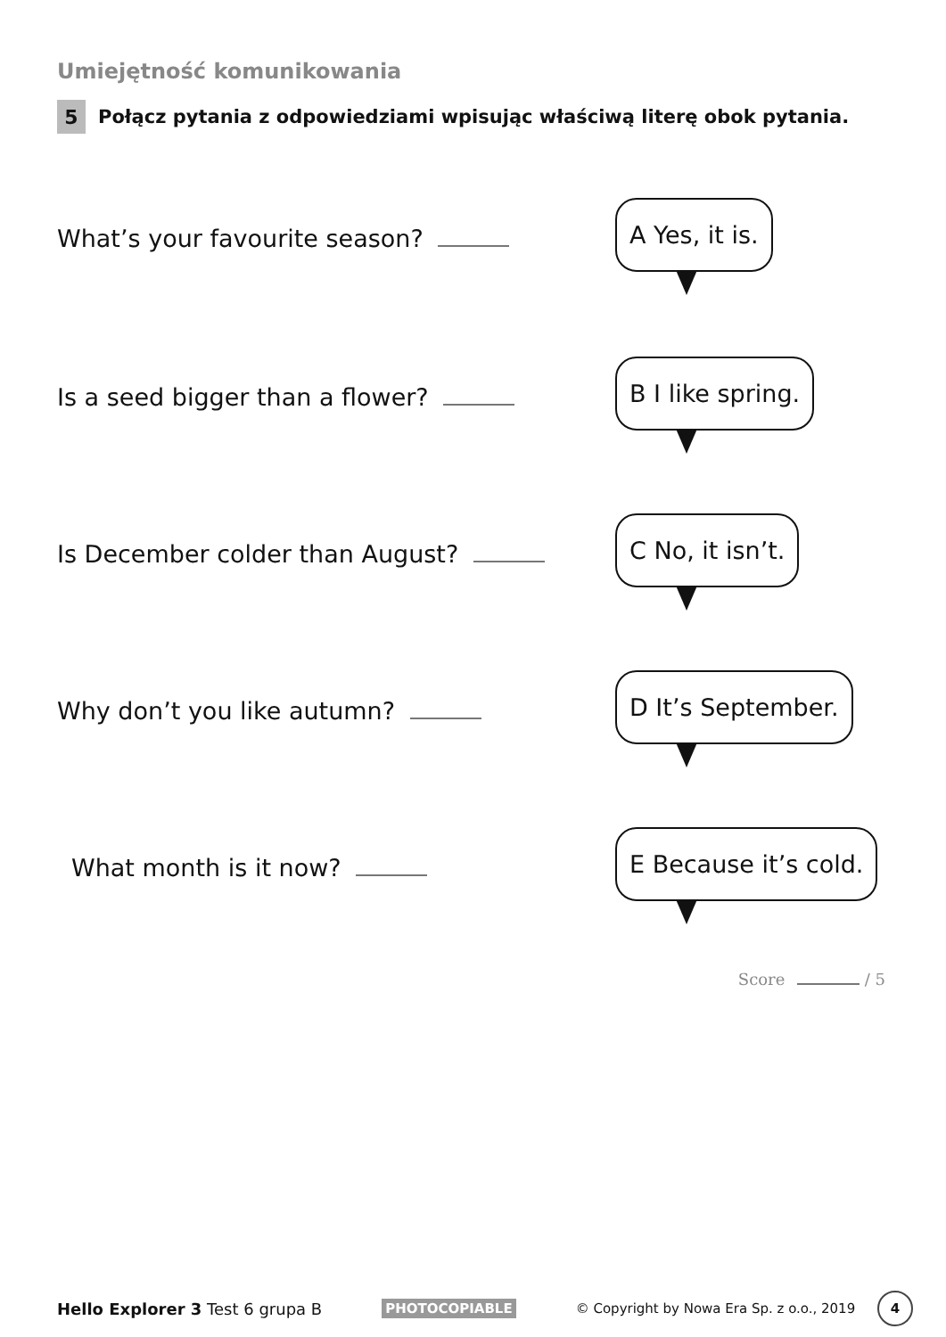Umiejętność komunikowania
5 Połącz pytania z odpowiedziami wpisując właściwą literę obok pytania.
What’s your favourite season?
A Yes, it is.
Is a seed bigger than a flower?
B I like spring.
Is December colder than August?
C No, it isn’t.
Why don’t you like autumn?
D It’s September.
What month is it now?
E Because it’s cold.
Score / 5
Hello Explorer 3 Test 6 grupa B PHOTOCOPIABLE © Copyright by Nowa Era Sp. z o.o., 2019 4